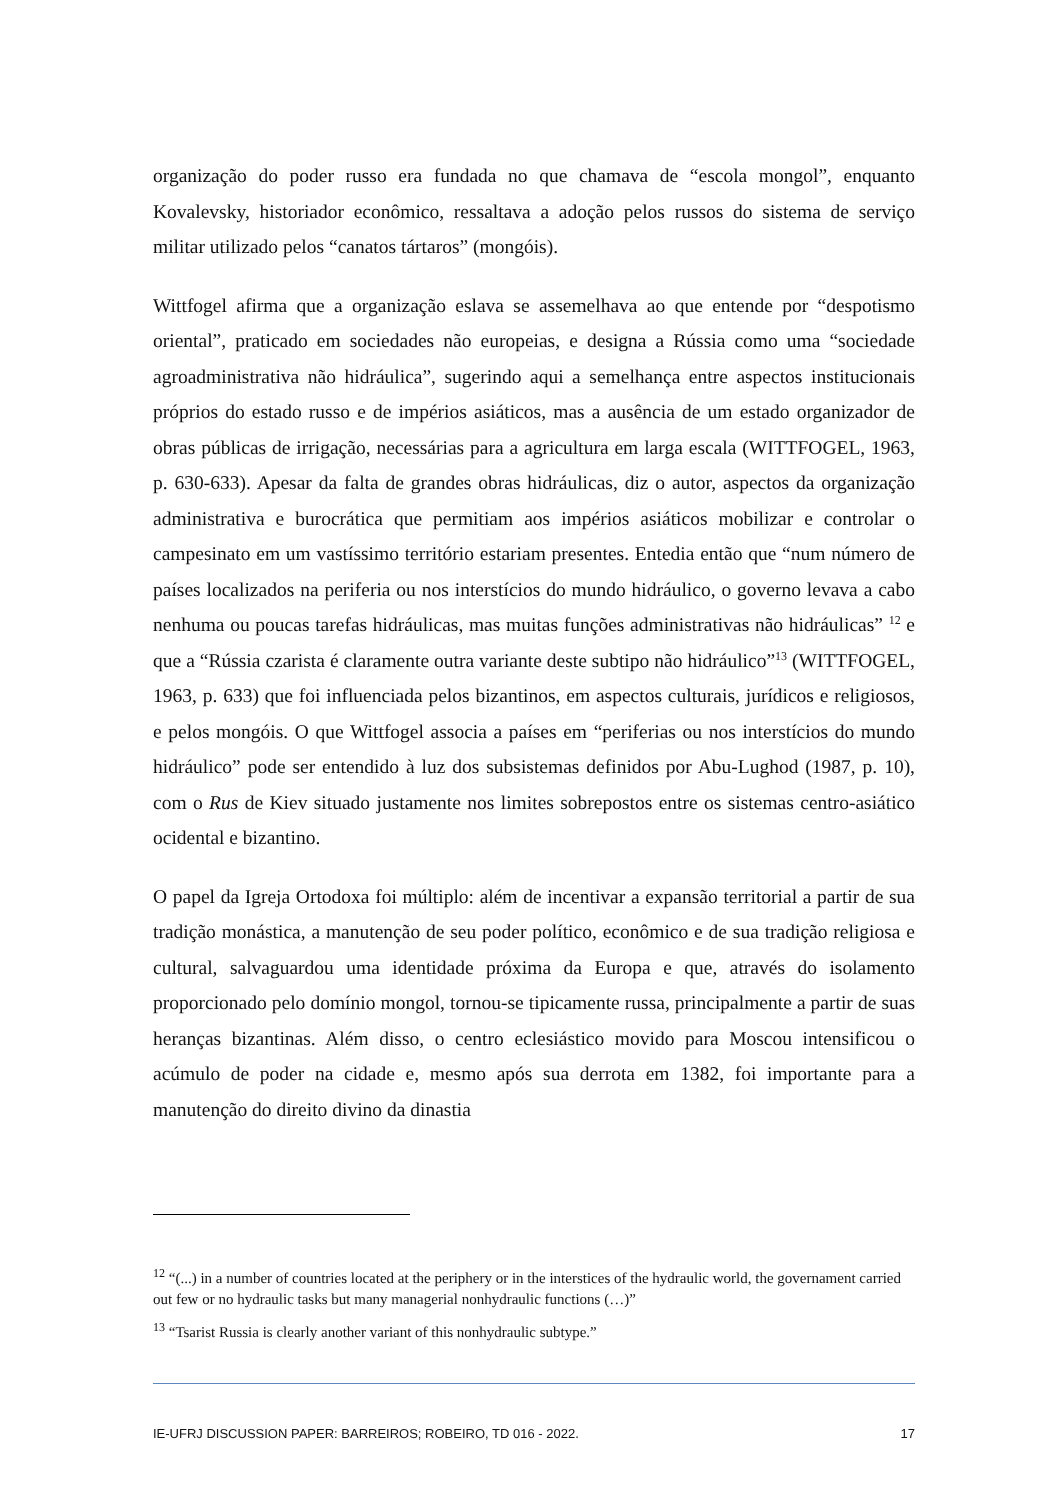organização do poder russo era fundada no que chamava de “escola mongol”, enquanto Kovalevsky, historiador econômico, ressaltava a adoção pelos russos do sistema de serviço militar utilizado pelos “canatos tártaros” (mongóis).
Wittfogel afirma que a organização eslava se assemelhava ao que entende por “despotismo oriental”, praticado em sociedades não europeias, e designa a Rússia como uma “sociedade agroadministrativa não hidráulica”, sugerindo aqui a semelhança entre aspectos institucionais próprios do estado russo e de impérios asiáticos, mas a ausência de um estado organizador de obras públicas de irrigação, necessárias para a agricultura em larga escala (WITTFOGEL, 1963, p. 630-633). Apesar da falta de grandes obras hidráulicas, diz o autor, aspectos da organização administrativa e burocrática que permitiam aos impérios asiáticos mobilizar e controlar o campesinato em um vastíssimo território estariam presentes. Entedia então que “num número de países localizados na periferia ou nos interstícios do mundo hidráulico, o governo levava a cabo nenhuma ou poucas tarefas hidráulicas, mas muitas funções administrativas não hidráulicas” <sup>12</sup> e que a “Rússia czarista é claramente outra variante deste subtipo não hidráulico”<sup>13</sup> (WITTFOGEL, 1963, p. 633) que foi influenciada pelos bizantinos, em aspectos culturais, jurídicos e religiosos, e pelos mongóis. O que Wittfogel associa a países em “periferias ou nos interstícios do mundo hidráulico” pode ser entendido à luz dos subsistemas definidos por Abu-Lughod (1987, p. 10), com o Rus de Kiev situado justamente nos limites sobrepostos entre os sistemas centro-asiático ocidental e bizantino.
O papel da Igreja Ortodoxa foi múltiplo: além de incentivar a expansão territorial a partir de sua tradição monástica, a manutenção de seu poder político, econômico e de sua tradição religiosa e cultural, salvaguardou uma identidade próxima da Europa e que, através do isolamento proporcionado pelo domínio mongol, tornou-se tipicamente russa, principalmente a partir de suas heranças bizantinas. Além disso, o centro eclesiástico movido para Moscou intensificou o acúmulo de poder na cidade e, mesmo após sua derrota em 1382, foi importante para a manutenção do direito divino da dinastia
<sup>12</sup> “(...) in a number of countries located at the periphery or in the interstices of the hydraulic world, the governament carried out few or no hydraulic tasks but many managerial nonhydraulic functions (…)”
<sup>13</sup> “Tsarist Russia is clearly another variant of this nonhydraulic subtype.”
IE-UFRJ DISCUSSION PAPER: BARREIROS; ROBEIRO, TD 016 - 2022. 17